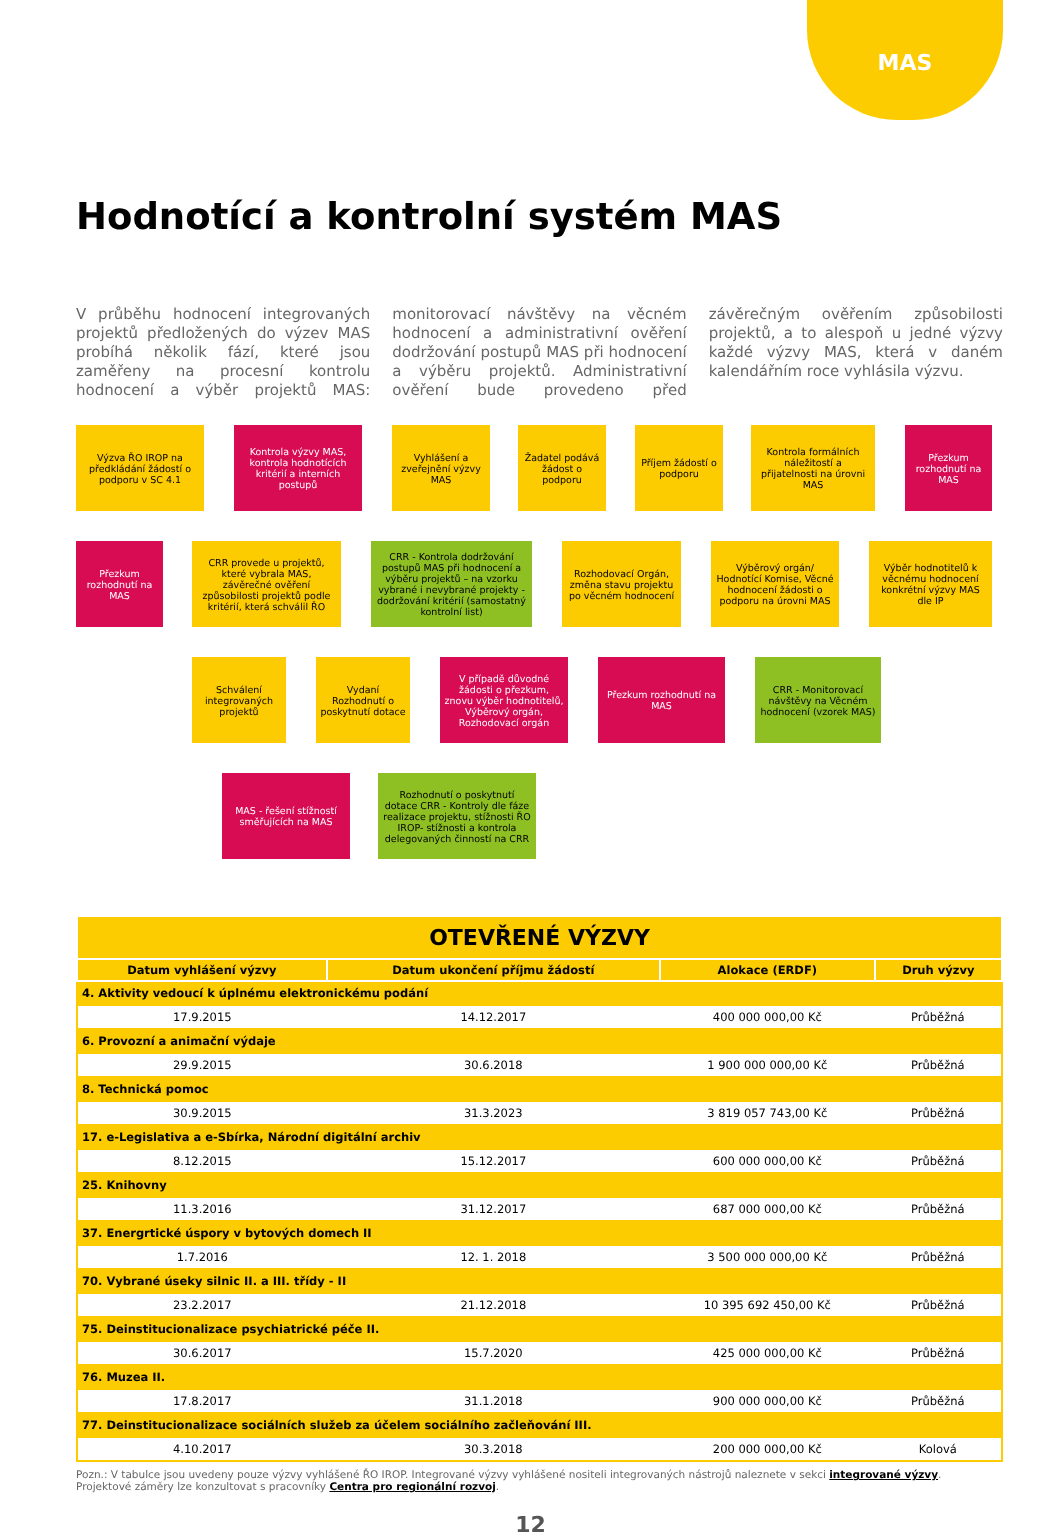MAS
Hodnotící a kontrolní systém MAS
V průběhu hodnocení integrovaných projektů předložených do výzev MAS probíhá několik fází, které jsou zaměřeny na procesní kontrolu hodnocení a výběr projektů MAS: monitorovací návštěvy na věcném hodnocení a administrativní ověření dodržování postupů MAS při hodnocení a výběru projektů. Administrativní ověření bude provedeno před závěrečným ověřením způsobilosti projektů, a to alespoň u jedné výzvy každé výzvy MAS, která v daném kalendářním roce vyhlásila výzvu.
Výzva ŘO IROP na předkládání žádostí o podporu v SC 4.1
Kontrola výzvy MAS, kontrola hodnotících kritérií a interních postupů
Vyhlášení a zveřejnění výzvy MAS
Žadatel podává žádost o podporu
Příjem žádostí o podporu
Kontrola formálních náležitostí a přijatelnosti na úrovni MAS
Přezkum rozhodnutí na MAS
Přezkum rozhodnutí na MAS
CRR provede u projektů, které vybrala MAS, závěrečné ověření způsobilosti projektů podle kritérií, která schválil ŘO
CRR - Kontrola dodržování postupů MAS při hodnocení a výběru projektů – na vzorku vybrané i nevybrané projekty - dodržování kritérií (samostatný kontrolní list)
Rozhodovací Orgán, změna stavu projektu po věcném hodnocení
Výběrový orgán/ Hodnotící Komise, Věcné hodnocení žádosti o podporu na úrovni MAS
Výběr hodnotitelů k věcnému hodnocení konkrétní výzvy MAS dle IP
Schválení integrovaných projektů
Vydaní Rozhodnutí o poskytnutí dotace
V případě důvodné žádosti o přezkum, znovu výběr hodnotitelů, Výběrový orgán, Rozhodovací orgán
Přezkum rozhodnutí na MAS
CRR - Monitorovací návštěvy na Věcném hodnocení (vzorek MAS)
MAS - řešení stížností směřujících na MAS
Rozhodnutí o poskytnutí dotace CRR - Kontroly dle fáze realizace projektu, stížnosti ŘO IROP- stížnosti a kontrola delegovaných činností na CRR
| OTEVŘENÉ VÝZVY | | | |
| --- | --- | --- | --- |
| Datum vyhlášení výzvy | Datum ukončení příjmu žádostí | Alokace (ERDF) | Druh výzvy |
| 4. Aktivity vedoucí k úplnému elektronickému podání | | | |
| 17.9.2015 | 14.12.2017 | 400 000 000,00 Kč | Průběžná |
| 6. Provozní a animační výdaje | | | |
| 29.9.2015 | 30.6.2018 | 1 900 000 000,00 Kč | Průběžná |
| 8. Technická pomoc | | | |
| 30.9.2015 | 31.3.2023 | 3 819 057 743,00 Kč | Průběžná |
| 17. e-Legislativa a e-Sbírka, Národní digitální archiv | | | |
| 8.12.2015 | 15.12.2017 | 600 000 000,00 Kč | Průběžná |
| 25. Knihovny | | | |
| 11.3.2016 | 31.12.2017 | 687 000 000,00 Kč | Průběžná |
| 37. Energrtické úspory v bytových domech II | | | |
| 1.7.2016 | 12. 1. 2018 | 3 500 000 000,00 Kč | Průběžná |
| 70. Vybrané úseky silnic II. a III. třídy - II | | | |
| 23.2.2017 | 21.12.2018 | 10 395 692 450,00 Kč | Průběžná |
| 75. Deinstitucionalizace psychiatrické péče II. | | | |
| 30.6.2017 | 15.7.2020 | 425 000 000,00 Kč | Průběžná |
| 76. Muzea II. | | | |
| 17.8.2017 | 31.1.2018 | 900 000 000,00 Kč | Průběžná |
| 77. Deinstitucionalizace sociálních služeb za účelem sociálního začleňování III. | | | |
| 4.10.2017 | 30.3.2018 | 200 000 000,00 Kč | Kolová |
Pozn.: V tabulce jsou uvedeny pouze výzvy vyhlášené ŘO IROP. Integrované výzvy vyhlášené nositeli integrovaných nástrojů naleznete v sekci integrované výzvy.
Projektové záměry lze konzultovat s pracovníky Centra pro regionální rozvoj.
12